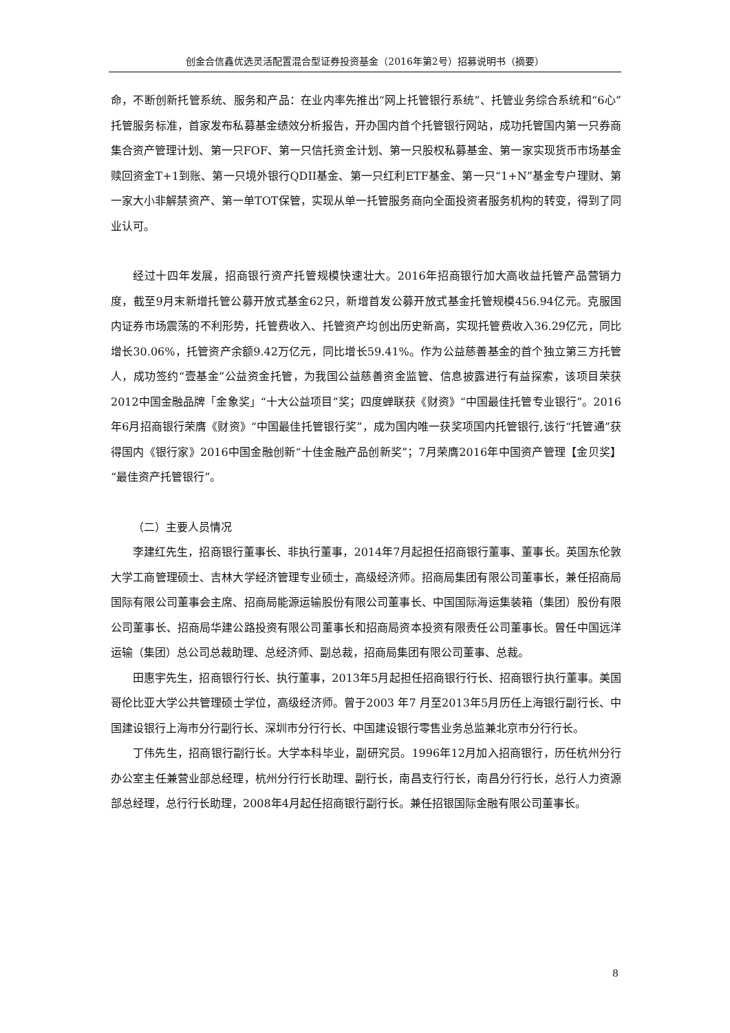创金合信鑫优选灵活配置混合型证券投资基金（2016年第2号）招募说明书（摘要）
命，不断创新托管系统、服务和产品：在业内率先推出“网上托管银行系统”、托管业务综合系统和“6心”托管服务标准，首家发布私募基金绩效分析报告，开办国内首个托管银行网站，成功托管国内第一只券商集合资产管理计划、第一只FOF、第一只信托资金计划、第一只股权私募基金、第一家实现货币市场基金赎回资金T+1到账、第一只境外银行QDII基金、第一只红利ETF基金、第一只“1+N”基金专户理财、第一家大小非解禁资产、第一单TOT保管，实现从单一托管服务商向全面投资者服务机构的转变，得到了同业认可。
经过十四年发展，招商银行资产托管规模快速壮大。2016年招商银行加大高收益托管产品营销力度，截至9月末新增托管公募开放式基金62只，新增首发公募开放式基金托管规模456.94亿元。克服国内证券市场震荡的不利形势，托管费收入、托管资产均创出历史新高，实现托管费收入36.29亿元，同比增长30.06%，托管资产余额9.42万亿元，同比增长59.41%。作为公益慈善基金的首个独立第三方托管人，成功签约“壹基金”公益资金托管，为我国公益慈善资金监管、信息披露进行有益探索，该项目荣获2012中国金融品牌「金象奖」“十大公益项目”奖；四度蝉联获《财资》“中国最佳托管专业银行”。2016年6月招商银行荣膺《财资》“中国最佳托管银行奖”，成为国内唯一获奖项国内托管银行,该行“托管通”获得国内《银行家》2016中国金融创新“十佳金融产品创新奖”；7月荣膺2016年中国资产管理【金贝奖】“最佳资产托管银行”。
（二）主要人员情况
李建红先生，招商银行董事长、非执行董事，2014年7月起担任招商银行董事、董事长。英国东伦敦大学工商管理硕士、吉林大学经济管理专业硕士，高级经济师。招商局集团有限公司董事长，兼任招商局国际有限公司董事会主席、招商局能源运输股份有限公司董事长、中国国际海运集装箱（集团）股份有限公司董事长、招商局华建公路投资有限公司董事长和招商局资本投资有限责任公司董事长。曾任中国远洋运输（集团）总公司总裁助理、总经济师、副总裁，招商局集团有限公司董事、总裁。
田惠宇先生，招商银行行长、执行董事，2013年5月起担任招商银行行长、招商银行执行董事。美国哥伦比亚大学公共管理硕士学位，高级经济师。曾于2003 年7 月至2013年5月历任上海银行副行长、中国建设银行上海市分行副行长、深圳市分行行长、中国建设银行零售业务总监兼北京市分行行长。
丁伟先生，招商银行副行长。大学本科毕业，副研究员。1996年12月加入招商银行，历任杭州分行办公室主任兼营业部总经理，杭州分行行长助理、副行长，南昌支行行长，南昌分行行长，总行人力资源部总经理，总行行长助理，2008年4月起任招商银行副行长。兼任招银国际金融有限公司董事长。
8